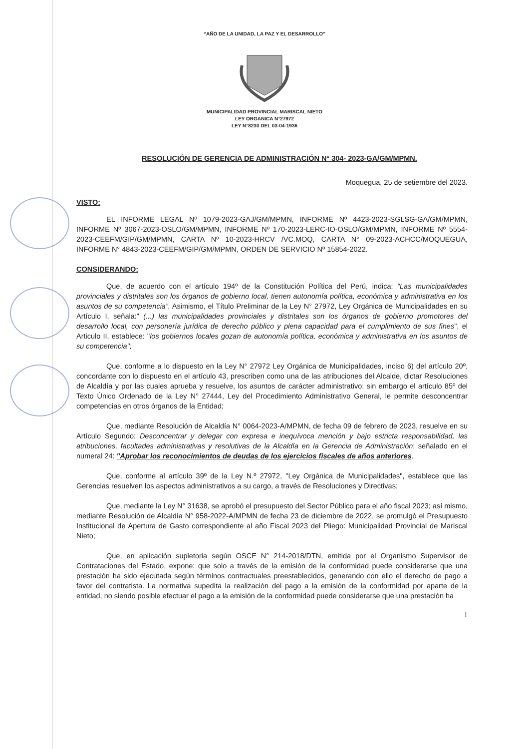“AÑO DE LA UNIDAD, LA PAZ Y EL DESARROLLO”
MUNICIPALIDAD PROVINCIAL MARISCAL NIETO
LEY ORGANICA N°27972
LEY N°8230 DEL 03-04-1936
RESOLUCIÓN DE GERENCIA DE ADMINISTRACIÓN N° 304- 2023-GA/GM/MPMN.
Moquegua, 25 de setiembre del 2023.
VISTO:
EL INFORME LEGAL Nº 1079-2023-GAJ/GM/MPMN, INFORME Nº 4423-2023-SGLSG-GA/GM/MPMN, INFORME Nº 3067-2023-OSLO/GM/MPMN, INFORME Nº 170-2023-LERC-IO-OSLO/GM/MPMN, INFORME Nº 5554-2023-CEEFM/GIP/GM/MPMN, CARTA Nº 10-2023-HRCV /VC.MOQ, CARTA N° 09-2023-ACHCC/MOQUEGUA, INFORME N° 4843-2023-CEEFM/GIP/GM/MPMN, ORDEN DE SERVICIO Nº 15854-2022.
CONSIDERANDO:
Que, de acuerdo con el artículo 194º de la Constitución Política del Perú, indica: “Las municipalidades provinciales y distritales son los órganos de gobierno local, tienen autonomía política, económica y administrativa en los asuntos de su competencia”. Asimismo, el Título Preliminar de la Ley N° 27972, Ley Orgánica de Municipalidades en su Artículo I, señala:" (...) las municipalidades provinciales y distritales son los órganos de gobierno promotores del desarrollo local, con personería jurídica de derecho público y plena capacidad para el cumplimiento de sus fines", el Articulo II, establece: "los gobiernos locales gozan de autonomía política, económica y administrativa en los asuntos de su competencia";
Que, conforme a lo dispuesto en la Ley N° 27972 Ley Orgánica de Municipalidades, inciso 6) del artículo 20º, concordante con lo dispuesto en el artículo 43, prescriben como una de las atribuciones del Alcalde, dictar Resoluciones de Alcaldía y por las cuales aprueba y resuelve, los asuntos de carácter administrativo; sin embargo el artículo 85º del Texto Único Ordenado de la Ley N° 27444, Ley del Procedimiento Administrativo General, le permite desconcentrar competencias en otros órganos de la Entidad;
Que, mediante Resolución de Alcaldía N° 0064-2023-A/MPMN, de fecha 09 de febrero de 2023, resuelve en su Artículo Segundo: Desconcentrar y delegar con expresa e inequívoca mención y bajo estricta responsabilidad, las atribuciones, facultades administrativas y resolutivas de la Alcaldía en la Gerencia de Administración; señalado en el numeral 24: "Aprobar los reconocimientos de deudas de los ejercicios fiscales de años anteriores.
Que, conforme al artículo 39º de la Ley N.º 27972, "Ley Orgánica de Municipalidades", establece que las Gerencias resuelven los aspectos administrativos a su cargo, a través de Resoluciones y Directivas;
Que, mediante la Ley N° 31638, se aprobó el presupuesto del Sector Público para el año fiscal 2023; así mismo, mediante Resolución de Alcaldía N° 958-2022-A/MPMN de fecha 23 de diciembre de 2022, se promulgó el Presupuesto Institucional de Apertura de Gasto correspondiente al año Fiscal 2023 del Pliego: Municipalidad Provincial de Mariscal Nieto;
Que, en aplicación supletoria según OSCE N° 214-2018/DTN, emitida por el Organismo Supervisor de Contrataciones del Estado, expone: que solo a través de la emisión de la conformidad puede considerarse que una prestación ha sido ejecutada según términos contractuales preestablecidos, generando con ello el derecho de pago a favor del contratista. La normativa supedita la realización del pago a la emisión de la conformidad por aparte de la entidad, no siendo posible efectuar el pago a la emisión de la conformidad puede considerarse que una prestación ha
1